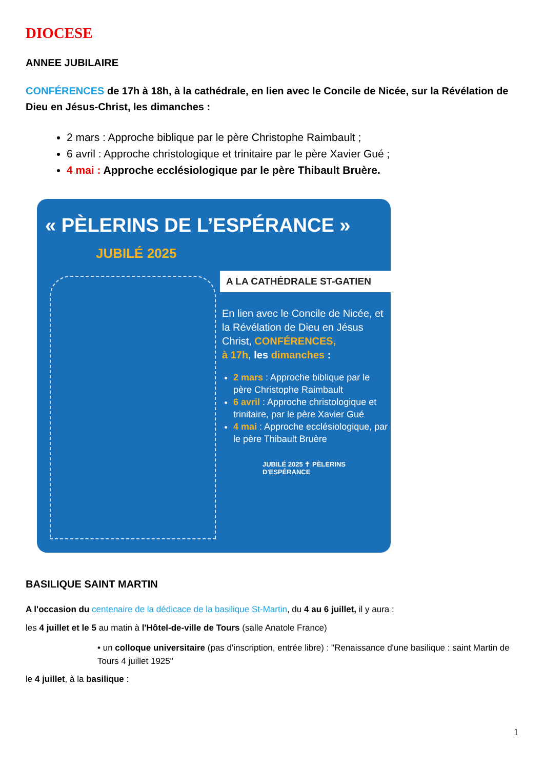DIOCESE
ANNEE JUBILAIRE
CONFÉRENCES de 17h à 18h, à la cathédrale, en lien avec le Concile de Nicée, sur la Révélation de Dieu en Jésus-Christ, les dimanches :
2 mars : Approche biblique par le père Christophe Raimbault ;
6 avril : Approche christologique et trinitaire par le père Xavier Gué ;
4 mai : Approche ecclésiologique par le père Thibault Bruère.
« PÈLERINS DE L’ESPÉRANCE »
JUBILÉ 2025
A LA CATHÉDRALE ST-GATIEN
En lien avec le Concile de Nicée, et la Révélation de Dieu en Jésus Christ, CONFÉRENCES,
à 17h, les dimanches :
2 mars : Approche biblique par le père Christophe Raimbault
6 avril : Approche christologique et trinitaire, par le père Xavier Gué
4 mai : Approche ecclésiologique, par le père Thibault Bruère
JUBILÉ 2025 ✝ PÈLERINS D'ESPÉRANCE
BASILIQUE SAINT MARTIN
A l'occasion du centenaire de la dédicace de la basilique St-Martin, du 4 au 6 juillet, il y aura :
les 4 juillet et le 5 au matin à l'Hôtel-de-ville de Tours (salle Anatole France)
• un colloque universitaire (pas d'inscription, entrée libre) : "Renaissance d'une basilique : saint Martin de Tours 4 juillet 1925"
le 4 juillet, à la basilique :
1